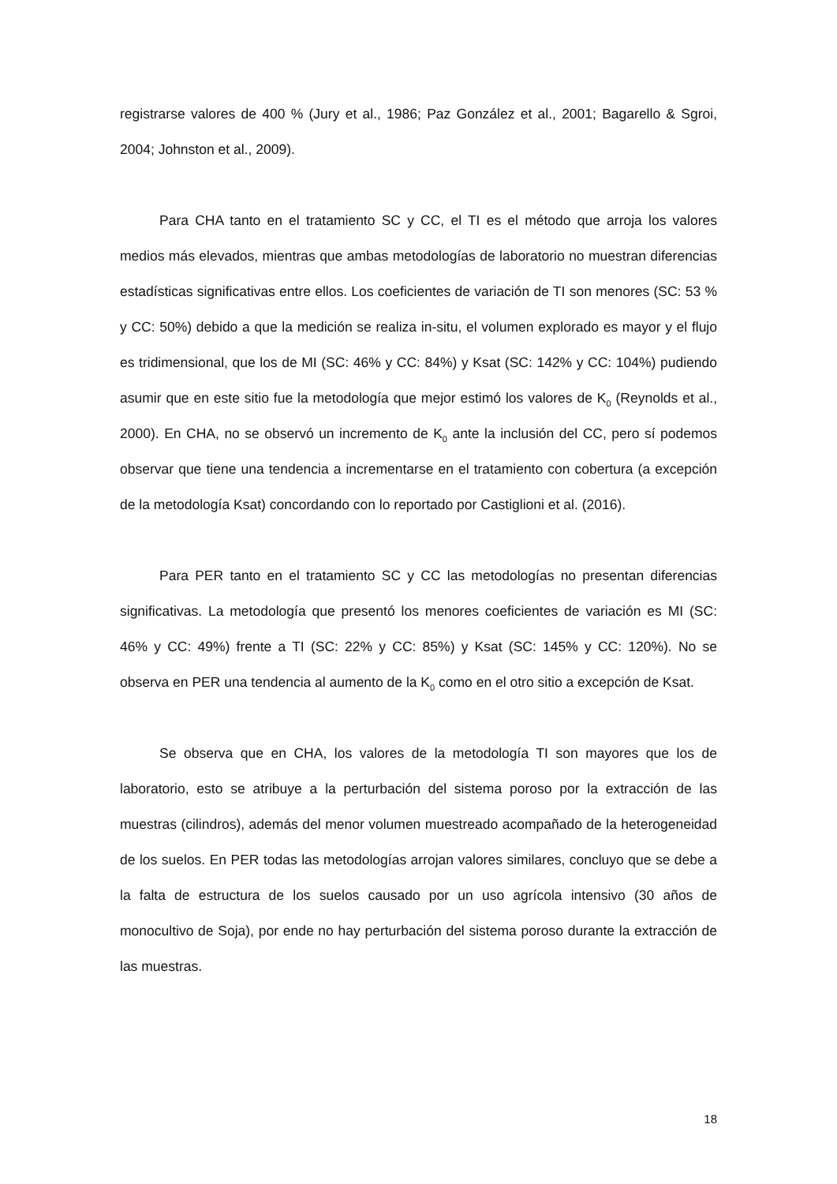registrarse valores de 400 % (Jury et al., 1986; Paz González et al., 2001; Bagarello & Sgroi, 2004; Johnston et al., 2009).
Para CHA tanto en el tratamiento SC y CC, el TI es el método que arroja los valores medios más elevados, mientras que ambas metodologías de laboratorio no muestran diferencias estadísticas significativas entre ellos. Los coeficientes de variación de TI son menores (SC: 53 % y CC: 50%) debido a que la medición se realiza in-situ, el volumen explorado es mayor y el flujo es tridimensional, que los de MI (SC: 46% y CC: 84%) y Ksat (SC: 142% y CC: 104%) pudiendo asumir que en este sitio fue la metodología que mejor estimó los valores de K<sub>0</sub> (Reynolds et al., 2000). En CHA, no se observó un incremento de K<sub>0</sub> ante la inclusión del CC, pero sí podemos observar que tiene una tendencia a incrementarse en el tratamiento con cobertura (a excepción de la metodología Ksat) concordando con lo reportado por Castiglioni et al. (2016).
Para PER tanto en el tratamiento SC y CC las metodologías no presentan diferencias significativas. La metodología que presentó los menores coeficientes de variación es MI (SC: 46% y CC: 49%) frente a TI (SC: 22% y CC: 85%) y Ksat (SC: 145% y CC: 120%). No se observa en PER una tendencia al aumento de la K<sub>0</sub> como en el otro sitio a excepción de Ksat.
Se observa que en CHA, los valores de la metodología TI son mayores que los de laboratorio, esto se atribuye a la perturbación del sistema poroso por la extracción de las muestras (cilindros), además del menor volumen muestreado acompañado de la heterogeneidad de los suelos. En PER todas las metodologías arrojan valores similares, concluyo que se debe a la falta de estructura de los suelos causado por un uso agrícola intensivo (30 años de monocultivo de Soja), por ende no hay perturbación del sistema poroso durante la extracción de las muestras.
18